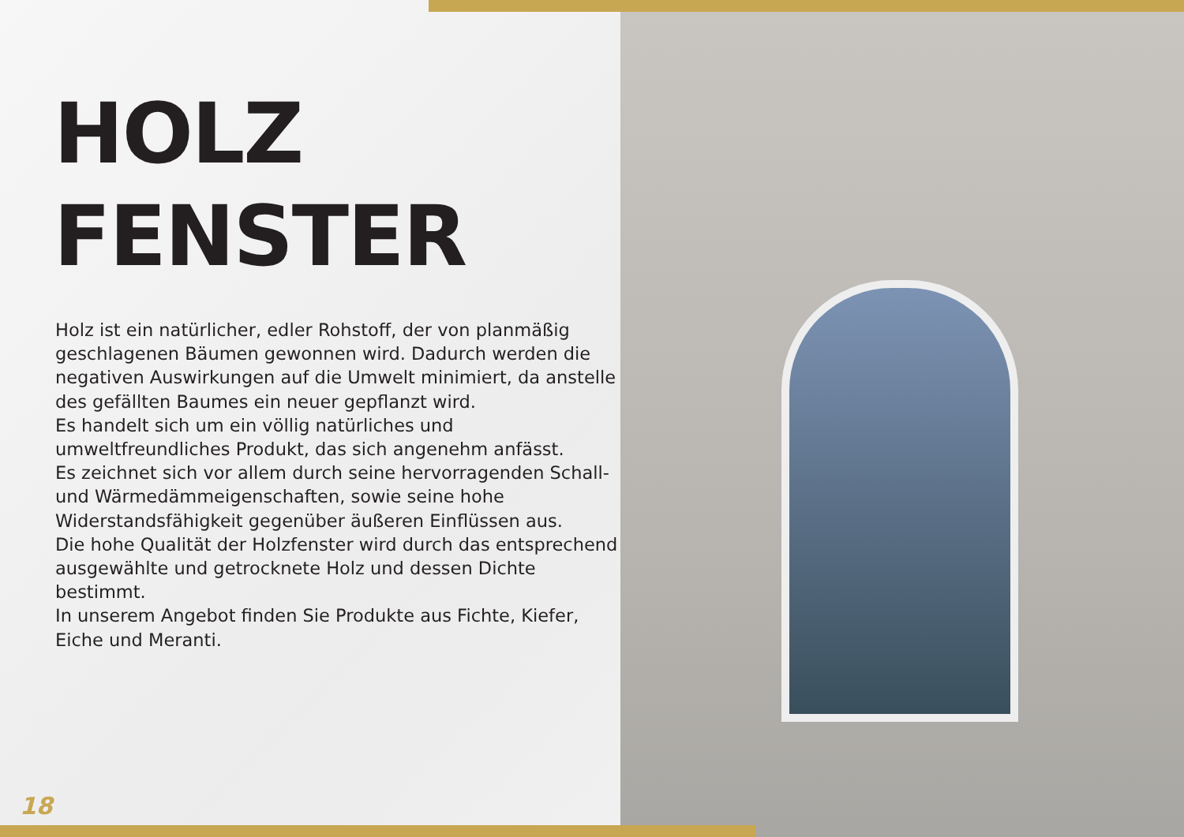HOLZ
FENSTER
Holz ist ein natürlicher, edler Rohstoff, der von planmäßig geschlagenen Bäumen gewonnen wird. Dadurch werden die negativen Auswirkungen auf die Umwelt minimiert, da anstelle des gefällten Baumes ein neuer gepflanzt wird.
Es handelt sich um ein völlig natürliches und umweltfreundliches Produkt, das sich angenehm anfässt.
Es zeichnet sich vor allem durch seine hervorragenden Schall- und Wärmedämmeigenschaften, sowie seine hohe Widerstandsfähigkeit gegenüber äußeren Einflüssen aus.
Die hohe Qualität der Holzfenster wird durch das entsprechend ausgewählte und getrocknete Holz und dessen Dichte bestimmt.
In unserem Angebot finden Sie Produkte aus Fichte, Kiefer, Eiche und Meranti.
18